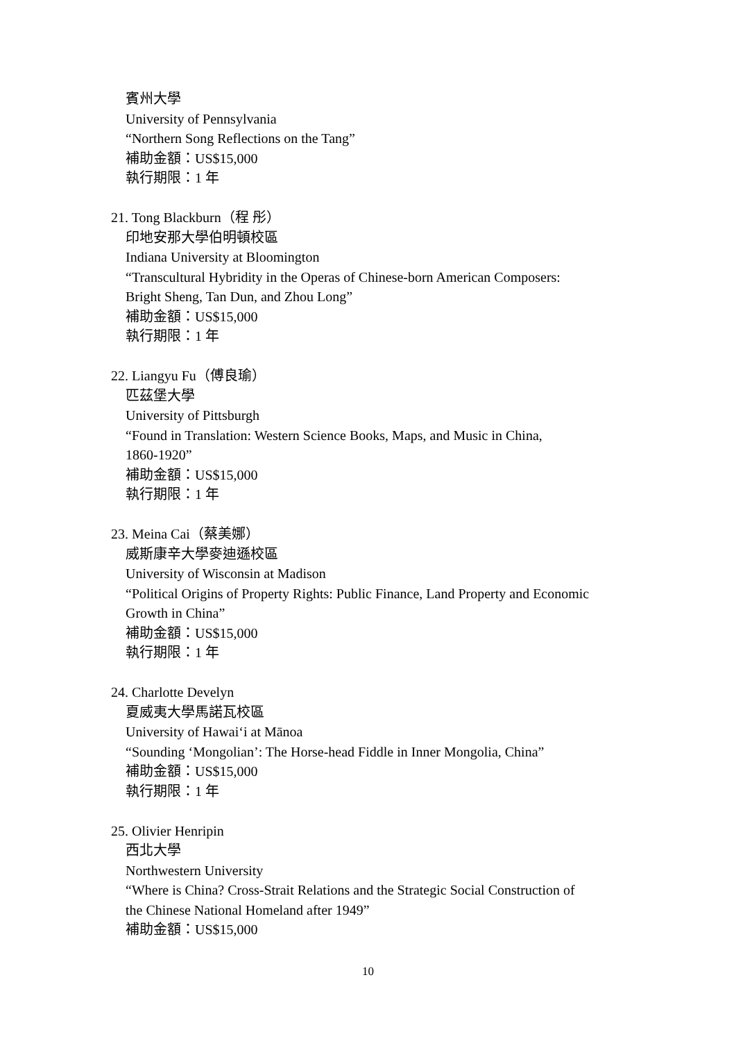賓州大學
University of Pennsylvania
“Northern Song Reflections on the Tang”
補助金額：US$15,000
執行期限：1 年
21. Tong Blackburn（程 彤）
印地安那大學伯明頓校區
Indiana University at Bloomington
“Transcultural Hybridity in the Operas of Chinese-born American Composers:
Bright Sheng, Tan Dun, and Zhou Long”
補助金額：US$15,000
執行期限：1 年
22. Liangyu Fu（傅良瑜）
匹茲堡大學
University of Pittsburgh
“Found in Translation: Western Science Books, Maps, and Music in China,
1860-1920”
補助金額：US$15,000
執行期限：1 年
23. Meina Cai（蔡美娜）
威斯康辛大學麥迪遜校區
University of Wisconsin at Madison
“Political Origins of Property Rights: Public Finance, Land Property and Economic
Growth in China”
補助金額：US$15,000
執行期限：1 年
24. Charlotte Develyn
夏威夷大學馬諾瓦校區
University of Hawai‘i at Mānoa
“Sounding ‘Mongolian’: The Horse-head Fiddle in Inner Mongolia, China”
補助金額：US$15,000
執行期限：1 年
25. Olivier Henripin
西北大學
Northwestern University
“Where is China? Cross-Strait Relations and the Strategic Social Construction of
the Chinese National Homeland after 1949”
補助金額：US$15,000
10